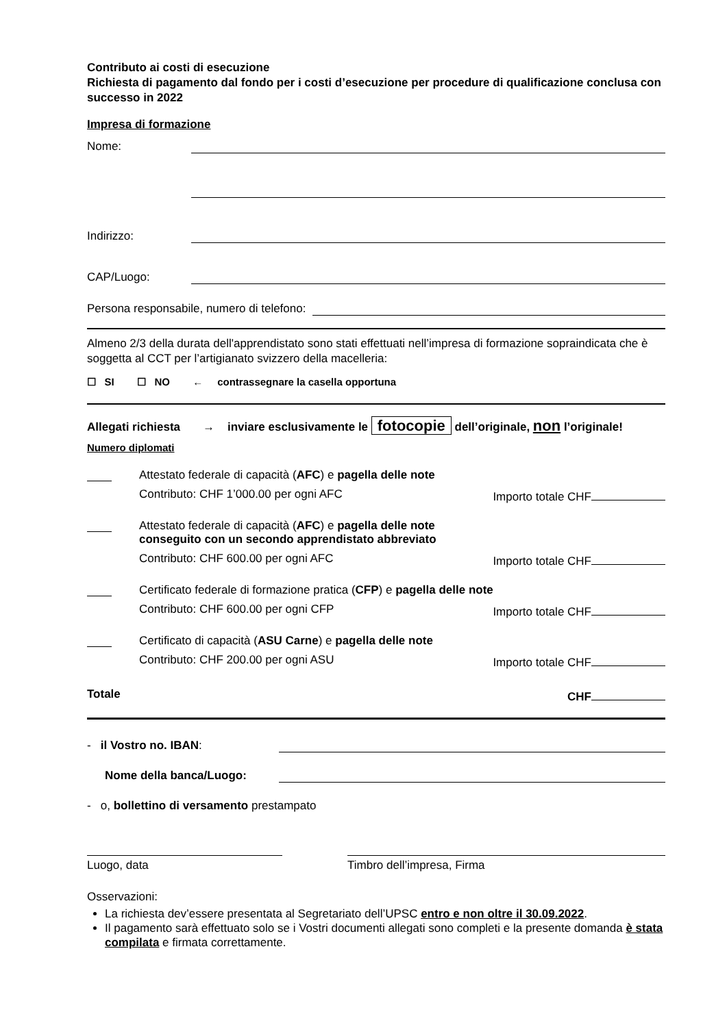Contributo ai costi di esecuzione
Richiesta di pagamento dal fondo per i costi d’esecuzione per procedure di qualificazione conclusa con successo in 2022
Impresa di formazione
Nome:
Indirizzo:
CAP/Luogo:
Persona responsabile, numero di telefono:
Almeno 2/3 della durata dell'apprendistato sono stati effettuati nell’impresa di formazione sopraindicata che è soggetta al CCT per l’artigianato svizzero della macelleria:
☐ SI ☐ NO ← contrassegnare la casella opportuna
Allegati richiesta → inviare esclusivamente le fotocopie dell’originale, non l’originale!
Numero diplomati
Attestato federale di capacità (AFC) e pagella delle note
Contributo: CHF 1’000.00 per ogni AFC Importo totale CHF
Attestato federale di capacità (AFC) e pagella delle note
conseguito con un secondo apprendistato abbreviato
Contributo: CHF 600.00 per ogni AFC Importo totale CHF
Certificato federale di formazione pratica (CFP) e pagella delle note
Contributo: CHF 600.00 per ogni CFP Importo totale CHF
Certificato di capacità (ASU Carne) e pagella delle note
Contributo: CHF 200.00 per ogni ASU Importo totale CHF
Totale CHF
- il Vostro no. IBAN:
Nome della banca/Luogo:
- o, bollettino di versamento prestampato
Luogo, data Timbro dell’impresa, Firma
Osservazioni:
La richiesta dev’essere presentata al Segretariato dell’UPSC entro e non oltre il 30.09.2022.
Il pagamento sarà effettuato solo se i Vostri documenti allegati sono completi e la presente domanda è stata compilata e firmata correttamente.